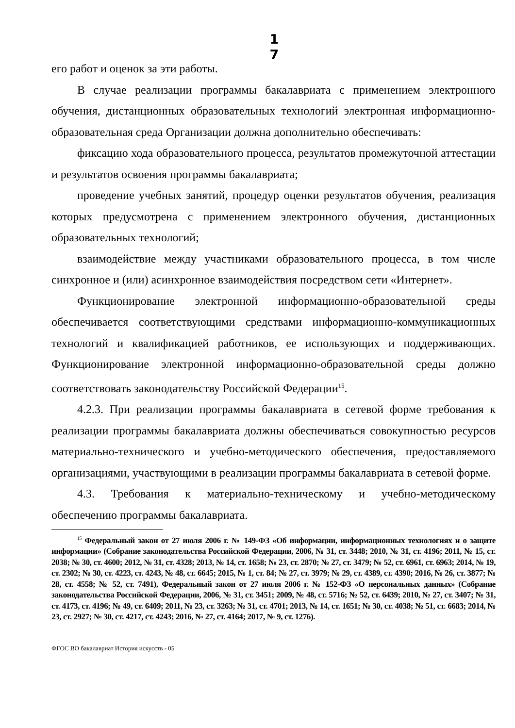1
7
его работ и оценок за эти работы.
В случае реализации программы бакалавриата с применением электронного обучения, дистанционных образовательных технологий электронная информационно-образовательная среда Организации должна дополнительно обеспечивать:
фиксацию хода образовательного процесса, результатов промежуточной аттестации и результатов освоения программы бакалавриата;
проведение учебных занятий, процедур оценки результатов обучения, реализация которых предусмотрена с применением электронного обучения, дистанционных образовательных технологий;
взаимодействие между участниками образовательного процесса, в том числе синхронное и (или) асинхронное взаимодействия посредством сети «Интернет».
Функционирование электронной информационно-образовательной среды обеспечивается соответствующими средствами информационно-коммуникационных технологий и квалификацией работников, ее использующих и поддерживающих. Функционирование электронной информационно-образовательной среды должно соответствовать законодательству Российской Федерации<sup>15</sup>.
4.2.3. При реализации программы бакалавриата в сетевой форме требования к реализации программы бакалавриата должны обеспечиваться совокупностью ресурсов материально-технического и учебно-методического обеспечения, предоставляемого организациями, участвующими в реализации программы бакалавриата в сетевой форме.
4.3. Требования к материально-техническому и учебно-методическому обеспечению программы бакалавриата.
<sup>15</sup> Федеральный закон от 27 июля 2006 г. № 149-ФЗ «Об информации, информационных технологиях и о защите информации» (Собрание законодательства Российской Федерации, 2006, № 31, ст. 3448; 2010, № 31, ст. 4196; 2011, № 15, ст. 2038; № 30, ст. 4600; 2012, № 31, ст. 4328; 2013, № 14, ст. 1658; № 23, ст. 2870; № 27, ст. 3479; № 52, ст. 6961, ст. 6963; 2014, № 19, ст. 2302; № 30, ст. 4223, ст. 4243, № 48, ст. 6645; 2015, № 1, ст. 84; № 27, ст. 3979; № 29, ст. 4389, ст. 4390; 2016, № 26, ст. 3877; № 28, ст. 4558; № 52, ст. 7491), Федеральный закон от 27 июля 2006 г. № 152-ФЗ «О персональных данных» (Собрание законодательства Российской Федерации, 2006, № 31, ст. 3451; 2009, № 48, ст. 5716; № 52, ст. 6439; 2010, № 27, ст. 3407; № 31, ст. 4173, ст. 4196; № 49, ст. 6409; 2011, № 23, ст. 3263; № 31, ст. 4701; 2013, № 14, ст. 1651; № 30, ст. 4038; № 51, ст. 6683; 2014, № 23, ст. 2927; № 30, ст. 4217, ст. 4243; 2016, № 27, ст. 4164; 2017, № 9, ст. 1276).
ФГОС ВО бакалавриат История искусств - 05